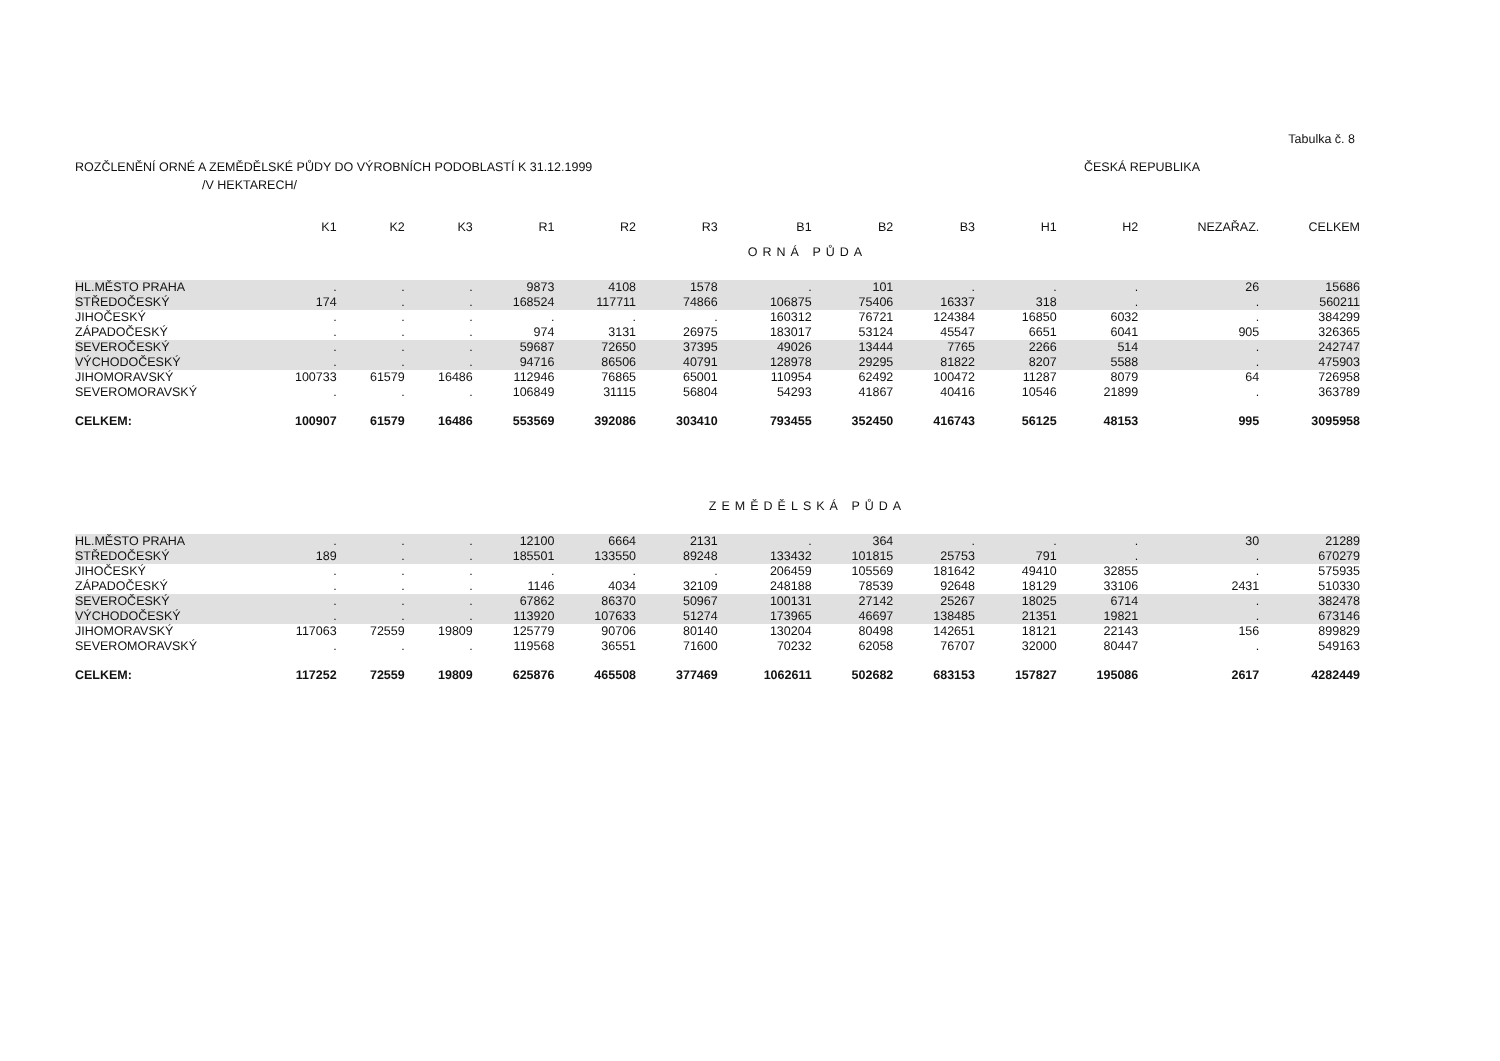Tabulka č. 8
ROZČLENĚNÍ ORNÉ A ZEMĚDĚLSKÉ PŮDY DO VÝROBNÍCH PODOBLASTÍ K 31.12.1999 ČESKÁ REPUBLIKA
/V HEKTARECH/
| | K1 | K2 | K3 | R1 | R2 | R3 | B1 | B2 | B3 | H1 | H2 | NEZAŘAZ. | CELKEM |
| --- | --- | --- | --- | --- | --- | --- | --- | --- | --- | --- | --- | --- | --- |
| ORNÁ PŮDA | | | | | | | | | | | | | |
| HL.MĚSTO PRAHA | . | . | . | 9873 | 4108 | 1578 | . | 101 | . | . | . | 26 | 15686 |
| STŘEDOČESKÝ | 174 | . | . | 168524 | 117711 | 74866 | 106875 | 75406 | 16337 | 318 | . | . | 560211 |
| JIHOČESKÝ | . | . | . | . | . | . | 160312 | 76721 | 124384 | 16850 | 6032 | . | 384299 |
| ZÁPADOČESKÝ | . | . | . | 974 | 3131 | 26975 | 183017 | 53124 | 45547 | 6651 | 6041 | 905 | 326365 |
| SEVEROČESKÝ | . | . | . | 59687 | 72650 | 37395 | 49026 | 13444 | 7765 | 2266 | 514 | . | 242747 |
| VÝCHODOČESKÝ | . | . | . | 94716 | 86506 | 40791 | 128978 | 29295 | 81822 | 8207 | 5588 | . | 475903 |
| JIHOMORAVSKÝ | 100733 | 61579 | 16486 | 112946 | 76865 | 65001 | 110954 | 62492 | 100472 | 11287 | 8079 | 64 | 726958 |
| SEVEROMORAVSKÝ | . | . | . | 106849 | 31115 | 56804 | 54293 | 41867 | 40416 | 10546 | 21899 | . | 363789 |
| CELKEM: | 100907 | 61579 | 16486 | 553569 | 392086 | 303410 | 793455 | 352450 | 416743 | 56125 | 48153 | 995 | 3095958 |
| ZEMĚDĚLSKÁ PŮDA | | | | | | | | | | | | | |
| HL.MĚSTO PRAHA | . | . | . | 12100 | 6664 | 2131 | . | 364 | . | . | . | 30 | 21289 |
| STŘEDOČESKÝ | 189 | . | . | 185501 | 133550 | 89248 | 133432 | 101815 | 25753 | 791 | . | . | 670279 |
| JIHOČESKÝ | . | . | . | . | . | . | 206459 | 105569 | 181642 | 49410 | 32855 | . | 575935 |
| ZÁPADOČESKÝ | . | . | . | 1146 | 4034 | 32109 | 248188 | 78539 | 92648 | 18129 | 33106 | 2431 | 510330 |
| SEVEROČESKÝ | . | . | . | 67862 | 86370 | 50967 | 100131 | 27142 | 25267 | 18025 | 6714 | . | 382478 |
| VÝCHODOČESKÝ | . | . | . | 113920 | 107633 | 51274 | 173965 | 46697 | 138485 | 21351 | 19821 | . | 673146 |
| JIHOMORAVSKÝ | 117063 | 72559 | 19809 | 125779 | 90706 | 80140 | 130204 | 80498 | 142651 | 18121 | 22143 | 156 | 899829 |
| SEVEROMORAVSKÝ | . | . | . | 119568 | 36551 | 71600 | 70232 | 62058 | 76707 | 32000 | 80447 | . | 549163 |
| CELKEM: | 117252 | 72559 | 19809 | 625876 | 465508 | 377469 | 1062611 | 502682 | 683153 | 157827 | 195086 | 2617 | 4282449 |